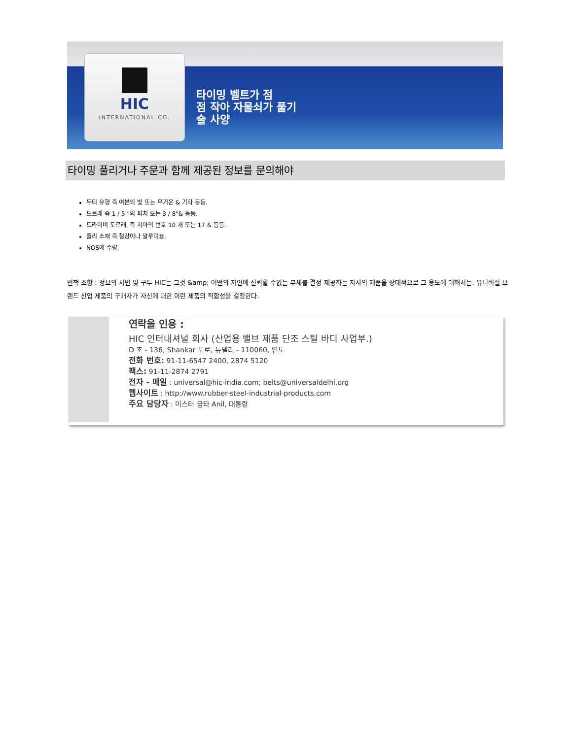HIC
INTERNATIONAL CO.
타이밍 벨트가 점
점 작아 자물쇠가 풀기
술 사양
타이밍 풀리거나 주문과 함께 제공된 정보를 문의해야
듀티 유형 즉 여분의 빛 또는 무거운 & 기타 등등.
도르래 즉 1 / 5 "의 피치 또는 3 / 8"& 등등.
드라이버 도르래, 즉 치아의 번호 10 개 또는 17 & 등등.
풀리 소재 즉 철강이나 알루미늄.
NOS에 수량.
면책 조항 : 정보의 서면 및 구두 HIC는 그것 &amp; 어떤의 자연에 신뢰할 수없는 부채를 결정 제공하는 자사의 제품을 상대적으로 그 용도에 대해서는. 유니버설 브랜드 산업 제품의 구매자가 자신에 대한 이런 제품의 적합성을 결정한다.
연락을 인용 :
HIC 인터내셔널 회사 (산업용 밸브 제품 단조 스틸 바디 사업부.)
D 조 - 136, Shankar 도로, 뉴델리 - 110060, 인도
전화 번호: 91-11-6547 2400, 2874 5120
팩스: 91-11-2874 2791
전자 - 메일 : universal@hic-india.com; belts@universaldelhi.org
웹사이트 : http://www.rubber-steel-industrial-products.com
주요 담당자 : 미스터 굽타 Anil, 대통령